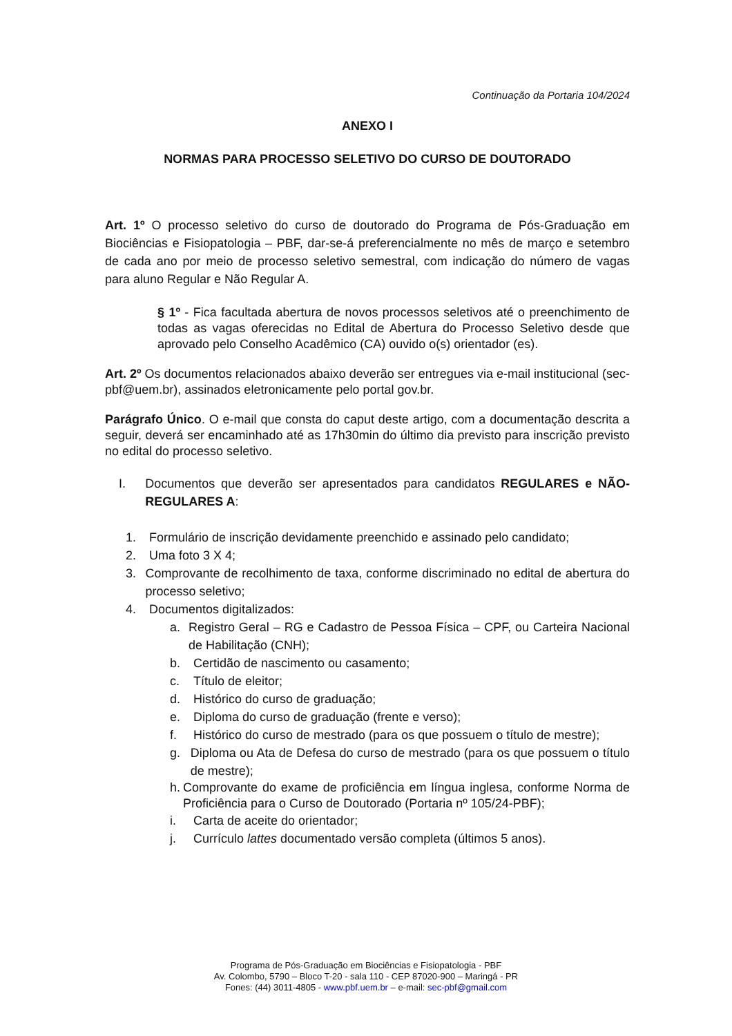Continuação da Portaria 104/2024
ANEXO I
NORMAS PARA PROCESSO SELETIVO DO CURSO DE DOUTORADO
Art. 1º O processo seletivo do curso de doutorado do Programa de Pós-Graduação em Biociências e Fisiopatologia – PBF, dar-se-á preferencialmente no mês de março e setembro de cada ano por meio de processo seletivo semestral, com indicação do número de vagas para aluno Regular e Não Regular A.
§ 1º - Fica facultada abertura de novos processos seletivos até o preenchimento de todas as vagas oferecidas no Edital de Abertura do Processo Seletivo desde que aprovado pelo Conselho Acadêmico (CA) ouvido o(s) orientador (es).
Art. 2º Os documentos relacionados abaixo deverão ser entregues via e-mail institucional (sec-pbf@uem.br), assinados eletronicamente pelo portal gov.br.
Parágrafo Único. O e-mail que consta do caput deste artigo, com a documentação descrita a seguir, deverá ser encaminhado até as 17h30min do último dia previsto para inscrição previsto no edital do processo seletivo.
I. Documentos que deverão ser apresentados para candidatos REGULARES e NÃO- REGULARES A:
1. Formulário de inscrição devidamente preenchido e assinado pelo candidato;
2. Uma foto 3 X 4;
3. Comprovante de recolhimento de taxa, conforme discriminado no edital de abertura do processo seletivo;
4. Documentos digitalizados:
a. Registro Geral – RG e Cadastro de Pessoa Física – CPF, ou Carteira Nacional de Habilitação (CNH);
b. Certidão de nascimento ou casamento;
c. Título de eleitor;
d. Histórico do curso de graduação;
e. Diploma do curso de graduação (frente e verso);
f. Histórico do curso de mestrado (para os que possuem o título de mestre);
g. Diploma ou Ata de Defesa do curso de mestrado (para os que possuem o título de mestre);
h. Comprovante do exame de proficiência em língua inglesa, conforme Norma de Proficiência para o Curso de Doutorado (Portaria nº 105/24-PBF);
i. Carta de aceite do orientador;
j. Currículo lattes documentado versão completa (últimos 5 anos).
Programa de Pós-Graduação em Biociências e Fisiopatologia - PBF
Av. Colombo, 5790 – Bloco T-20 - sala 110 - CEP 87020-900 – Maringá - PR
Fones: (44) 3011-4805 - www.pbf.uem.br – e-mail: sec-pbf@gmail.com